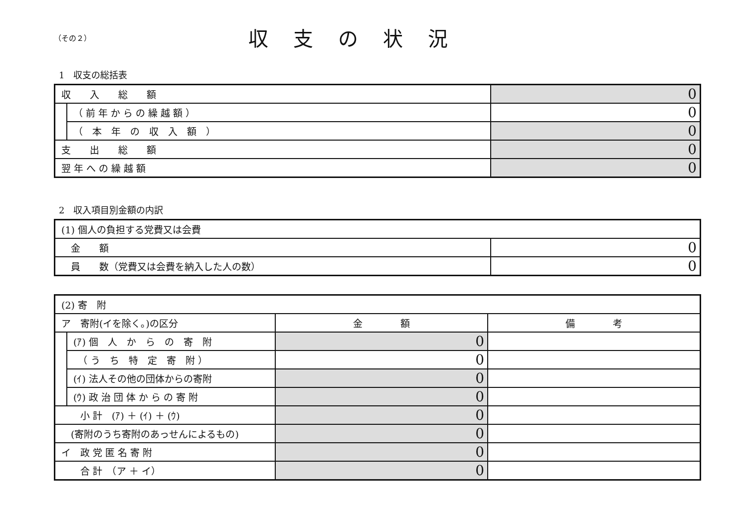（その２）
収支の状況
1　収支の総括表
| 収 入 総 額 | | 0 |
| | （ 前 年 か ら の 繰 越 額 ） | 0 |
| | （ 本 年 の 収 入 額 ） | 0 |
| 支 出 総 額 | | 0 |
| 翌 年 へ の 繰 越 額 | | 0 |
2　収入項目別金額の内訳
| (1) 個人の負担する党費又は会費 | |
| 金 額 | 0 |
| 員 数（党費又は会費を納入した人の数） | 0 |
| (2) 寄 附 | | | |
| ア 寄附(イを除く。)の区分 | | 金 額 | 備 考 |
| | (ｱ) 個 人 か ら の 寄 附 | 0 | |
| | （ う ち 特 定 寄 附 ） | 0 | |
| | (ｲ) 法人その他の団体からの寄附 | 0 | |
| | (ｳ) 政 治 団 体 か ら の 寄 附 | 0 | |
| 小 計 (ｱ) ＋ (ｲ) ＋ (ｳ) | | 0 | |
| (寄附のうち寄附のあっせんによるもの) | | 0 | |
| イ 政 党 匿 名 寄 附 | | 0 | |
| 合 計 （ア ＋ イ） | | 0 | |